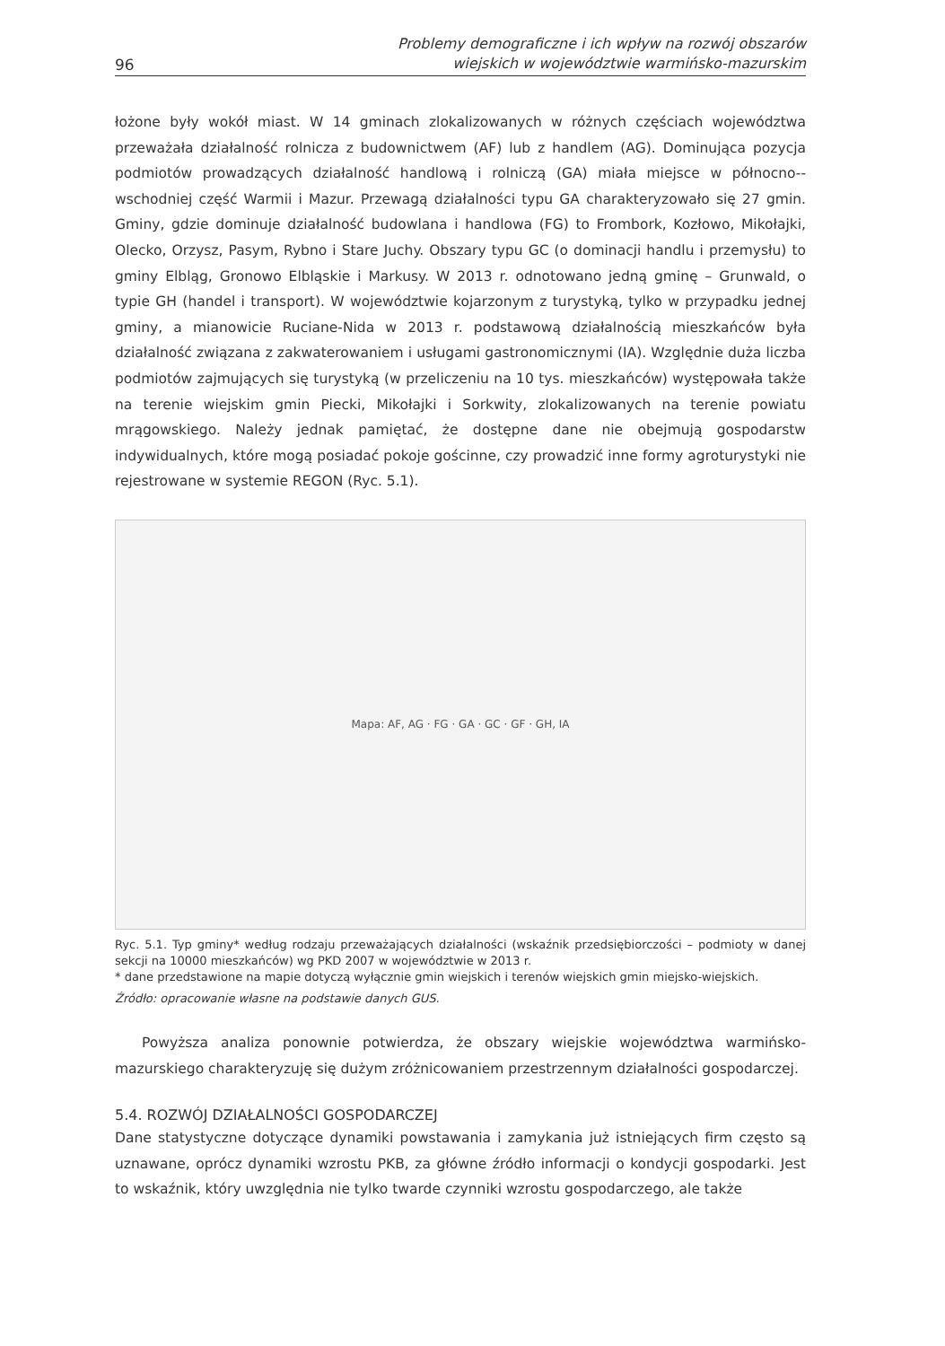96 Problemy demograficzne i ich wpływ na rozwój obszarów
wiejskich w województwie warmińsko-mazurskim
łożone były wokół miast. W 14 gminach zlokalizowanych w różnych częściach województwa przeważała działalność rolnicza z budownictwem (AF) lub z handlem (AG). Dominująca pozycja podmiotów prowadzących działalność handlową i rolniczą (GA) miała miejsce w północno--wschodniej część Warmii i Mazur. Przewagą działalności typu GA charakteryzowało się 27 gmin. Gminy, gdzie dominuje działalność budowlana i handlowa (FG) to Frombork, Kozłowo, Mikołajki, Olecko, Orzysz, Pasym, Rybno i Stare Juchy. Obszary typu GC (o dominacji handlu i przemysłu) to gminy Elbląg, Gronowo Elbląskie i Markusy. W 2013 r. odnotowano jedną gminę – Grunwald, o typie GH (handel i transport). W województwie kojarzonym z turystyką, tylko w przypadku jednej gminy, a mianowicie Ruciane-Nida w 2013 r. podstawową działalnością mieszkańców była działalność związana z zakwaterowaniem i usługami gastronomicznymi (IA). Względnie duża liczba podmiotów zajmujących się turystyką (w przeliczeniu na 10 tys. mieszkańców) występowała także na terenie wiejskim gmin Piecki, Mikołajki i Sorkwity, zlokalizowanych na terenie powiatu mrągowskiego. Należy jednak pamiętać, że dostępne dane nie obejmują gospodarstw indywidualnych, które mogą posiadać pokoje gościnne, czy prowadzić inne formy agroturystyki nie rejestrowane w systemie REGON (Ryc. 5.1).
Mapa: AF, AG · FG · GA · GC · GF · GH, IA
Ryc. 5.1. Typ gminy* według rodzaju przeważających działalności (wskaźnik przedsiębiorczości – podmioty w danej sekcji na 10000 mieszkańców) wg PKD 2007 w województwie w 2013 r.
* dane przedstawione na mapie dotyczą wyłącznie gmin wiejskich i terenów wiejskich gmin miejsko-wiejskich.
Źródło: opracowanie własne na podstawie danych GUS.
Powyższa analiza ponownie potwierdza, że obszary wiejskie województwa warmińsko-mazurskiego charakteryzuję się dużym zróżnicowaniem przestrzennym działalności gospodarczej.
5.4. ROZWÓJ DZIAŁALNOŚCI GOSPODARCZEJ
Dane statystyczne dotyczące dynamiki powstawania i zamykania już istniejących firm często są uznawane, oprócz dynamiki wzrostu PKB, za główne źródło informacji o kondycji gospodarki. Jest to wskaźnik, który uwzględnia nie tylko twarde czynniki wzrostu gospodarczego, ale także